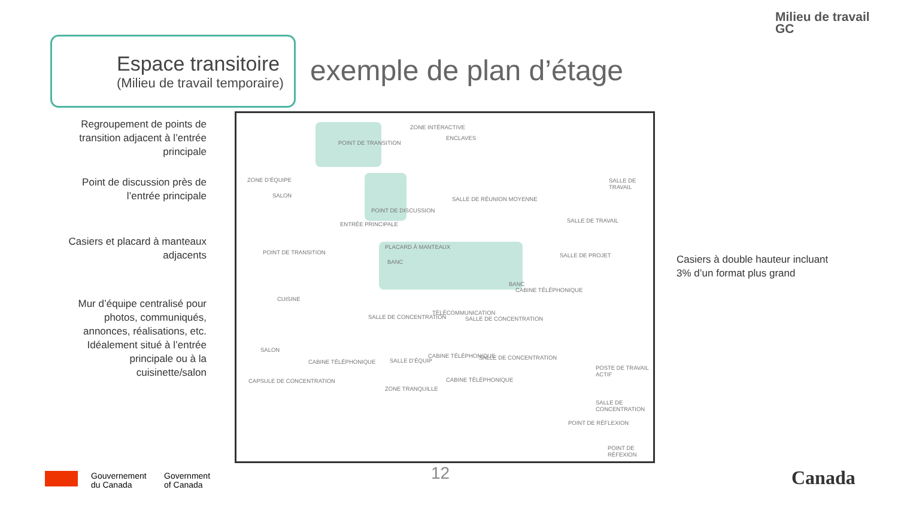Milieu de travail
GC
Espace transitoire
(Milieu de travail temporaire)
exemple de plan d’étage
Regroupement de points de transition adjacent à l’entrée principale
Point de discussion près de l’entrée principale
Casiers et placard à manteaux adjacents
Mur d’équipe centralisé pour photos, communiqués, annonces, réalisations, etc. Idéalement situé à l’entrée principale ou à la cuisinette/salon
Casiers à double hauteur incluant 3% d’un format plus grand
ZONE INTÉRACTIVE
ENCLAVES
POINT DE TRANSITION
ZONE D’ÉQUIPE
SALON
POINT DE DISCUSSION
ENTRÉE PRINCIPALE
SALLE DE RÉUNION MOYENNE
SALLE DE TRAVAIL
SALLE DE TRAVAIL
PLACARD À MANTEAUX
BANC
POINT DE TRANSITION SALLE DE PROJET
BANC
CABINE TÉLÉPHONIQUE
CUISINE
SALLE DE CONCENTRATION
TÉLÉCOMMUNICATION
SALLE DE CONCENTRATION
SALLE D’ÉQUIP
CABINE TÉLÉPHONIQUE SALLE DE CONCENTRATION
SALON
CABINE TÉLÉPHONIQUE
CABINE TÉLÉPHONIQUE
ZONE TRANQUILLE
POSTE DE TRAVAIL ACTIF
CAPSULE DE CONCENTRATION
SALLE DE CONCENTRATION
POINT DE RÉFLEXION
POINT DE RÉFEXION
Gouvernement
du Canada
Government
of Canada
12 Canada